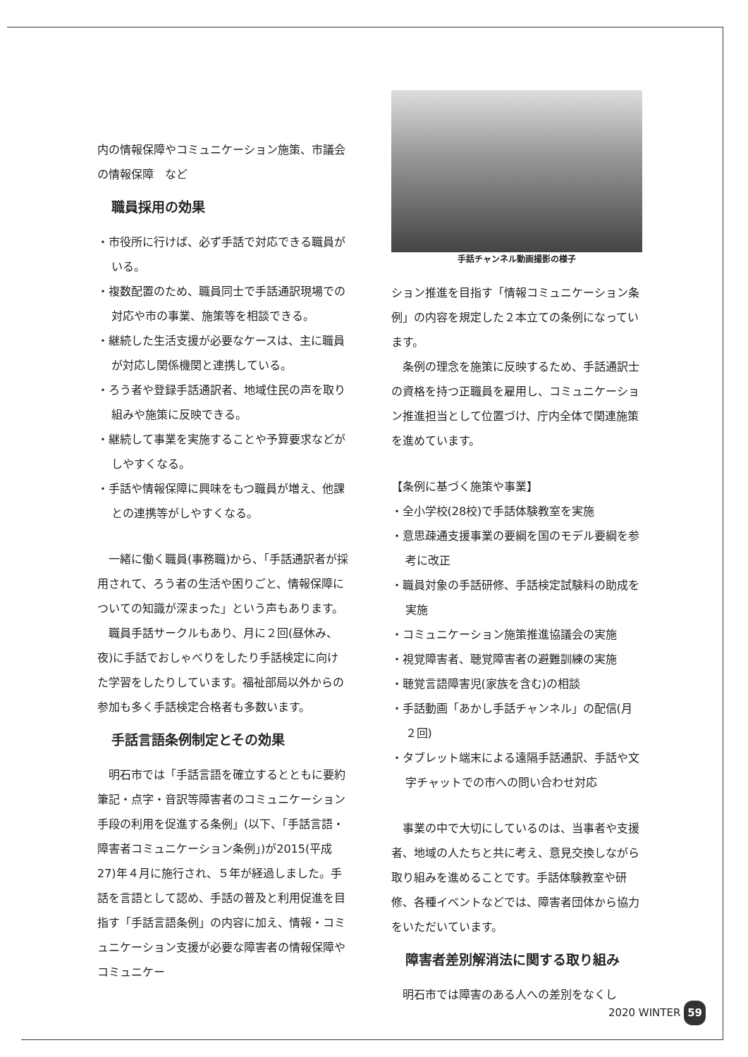内の情報保障やコミュニケーション施策、市議会の情報保障　など
職員採用の効果
・市役所に行けば、必ず手話で対応できる職員がいる。
・複数配置のため、職員同士で手話通訳現場での対応や市の事業、施策等を相談できる。
・継続した生活支援が必要なケースは、主に職員が対応し関係機関と連携している。
・ろう者や登録手話通訳者、地域住民の声を取り組みや施策に反映できる。
・継続して事業を実施することや予算要求などがしやすくなる。
・手話や情報保障に興味をもつ職員が増え、他課との連携等がしやすくなる。
一緒に働く職員(事務職)から、「手話通訳者が採用されて、ろう者の生活や困りごと、情報保障についての知識が深まった」という声もあります。
職員手話サークルもあり、月に２回(昼休み、夜)に手話でおしゃべりをしたり手話検定に向けた学習をしたりしています。福祉部局以外からの参加も多く手話検定合格者も多数います。
手話言語条例制定とその効果
明石市では「手話言語を確立するとともに要約筆記・点字・音訳等障害者のコミュニケーション手段の利用を促進する条例」(以下、「手話言語・障害者コミュニケーション条例」)が2015(平成27)年４月に施行され、５年が経過しました。手話を言語として認め、手話の普及と利用促進を目指す「手話言語条例」の内容に加え、情報・コミュニケーション支援が必要な障害者の情報保障やコミュニケー
手話チャンネル動画撮影の様子
ション推進を目指す「情報コミュニケーション条例」の内容を規定した２本立ての条例になっています。
条例の理念を施策に反映するため、手話通訳士の資格を持つ正職員を雇用し、コミュニケーション推進担当として位置づけ、庁内全体で関連施策を進めています。
【条例に基づく施策や事業】
・全小学校(28校)で手話体験教室を実施
・意思疎通支援事業の要綱を国のモデル要綱を参考に改正
・職員対象の手話研修、手話検定試験料の助成を実施
・コミュニケーション施策推進協議会の実施
・視覚障害者、聴覚障害者の避難訓練の実施
・聴覚言語障害児(家族を含む)の相談
・手話動画「あかし手話チャンネル」の配信(月２回)
・タブレット端末による遠隔手話通訳、手話や文字チャットでの市への問い合わせ対応
事業の中で大切にしているのは、当事者や支援者、地域の人たちと共に考え、意見交換しながら取り組みを進めることです。手話体験教室や研修、各種イベントなどでは、障害者団体から協力をいただいています。
障害者差別解消法に関する取り組み
明石市では障害のある人への差別をなくし
2020 WINTER 59